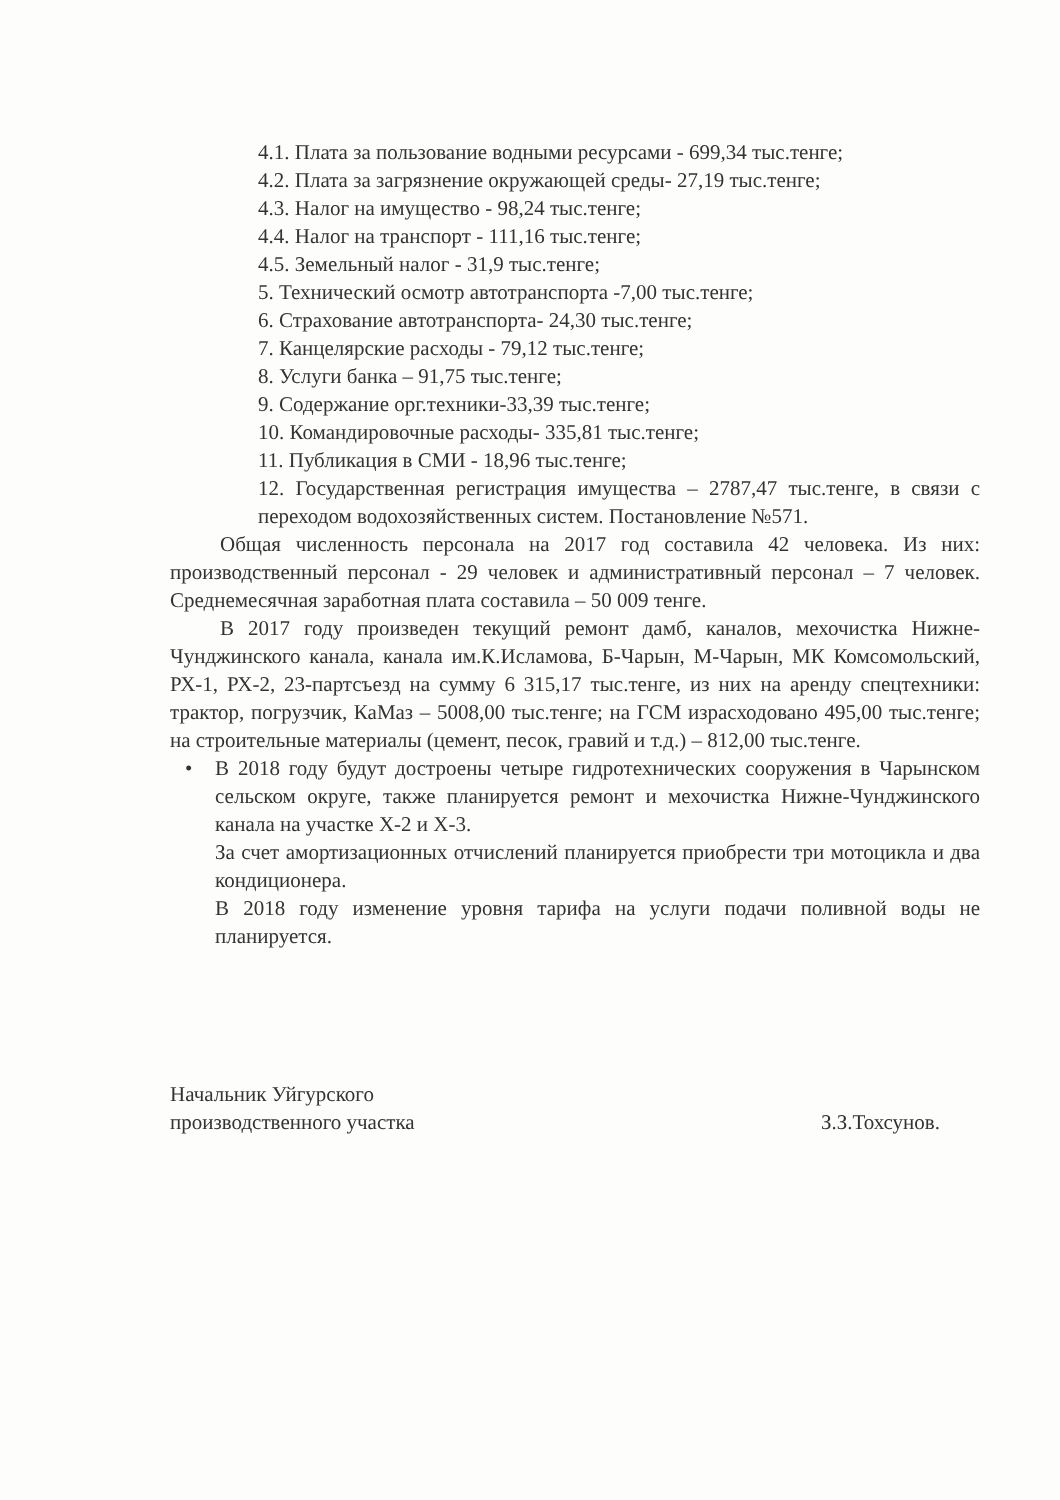4.1. Плата за пользование водными ресурсами - 699,34 тыс.тенге;
4.2. Плата за загрязнение окружающей среды- 27,19 тыс.тенге;
4.3. Налог на имущество - 98,24 тыс.тенге;
4.4. Налог на транспорт - 111,16 тыс.тенге;
4.5. Земельный налог - 31,9 тыс.тенге;
5. Технический осмотр автотранспорта -7,00 тыс.тенге;
6. Страхование автотранспорта- 24,30 тыс.тенге;
7. Канцелярские расходы - 79,12 тыс.тенге;
8. Услуги банка – 91,75 тыс.тенге;
9. Содержание орг.техники-33,39 тыс.тенге;
10. Командировочные расходы- 335,81 тыс.тенге;
11. Публикация в СМИ - 18,96 тыс.тенге;
12. Государственная регистрация имущества – 2787,47 тыс.тенге, в связи с переходом водохозяйственных систем. Постановление №571.
Общая численность персонала на 2017 год составила 42 человека. Из них: производственный персонал - 29 человек и административный персонал – 7 человек. Среднемесячная заработная плата составила – 50 009 тенге.
В 2017 году произведен текущий ремонт дамб, каналов, мехочистка Нижне-Чунджинского канала, канала им.К.Исламова, Б-Чарын, М-Чарын, МК Комсомольский, РХ-1, РХ-2, 23-партсъезд на сумму 6 315,17 тыс.тенге, из них на аренду спецтехники: трактор, погрузчик, КаМаз – 5008,00 тыс.тенге; на ГСМ израсходовано 495,00 тыс.тенге; на строительные материалы (цемент, песок, гравий и т.д.) – 812,00 тыс.тенге.
• В 2018 году будут достроены четыре гидротехнических сооружения в Чарынском сельском округе, также планируется ремонт и мехочистка Нижне-Чунджинского канала на участке Х-2 и Х-3.
За счет амортизационных отчислений планируется приобрести три мотоцикла и два кондиционера.
В 2018 году изменение уровня тарифа на услуги подачи поливной воды не планируется.
Начальник Уйгурского
производственного участка
З.З.Тохсунов.